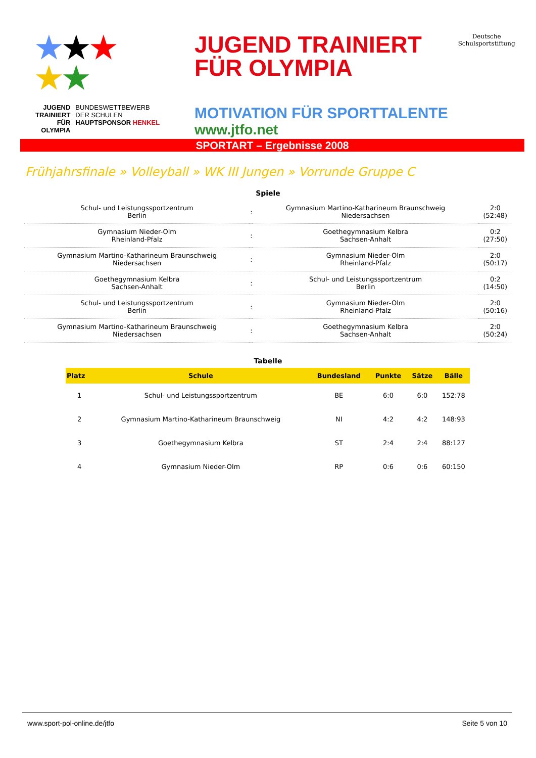★★★
★★
JUGEND
TRAINIERT
FÜR
OLYMPIA
BUNDESWETTBEWERB
DER SCHULEN
HAUPTSPONSOR HENKEL
JUGEND TRAINIERT
FÜR OLYMPIA
MOTIVATION FÜR SPORTTALENTE
www.jtfo.net
Deutsche
Schulsportstiftung
SPORTART – Ergebnisse 2008
Frühjahrsfinale » Volleyball » WK III Jungen » Vorrunde Gruppe C
Spiele
| Schul- und Leistungssportzentrum Berlin | : | Gymnasium Martino-Katharineum Braunschweig Niedersachsen | 2:0 (52:48) |
| Gymnasium Nieder-Olm Rheinland-Pfalz | : | Goethegymnasium Kelbra Sachsen-Anhalt | 0:2 (27:50) |
| Gymnasium Martino-Katharineum Braunschweig Niedersachsen | : | Gymnasium Nieder-Olm Rheinland-Pfalz | 2:0 (50:17) |
| Goethegymnasium Kelbra Sachsen-Anhalt | : | Schul- und Leistungssportzentrum Berlin | 0:2 (14:50) |
| Schul- und Leistungssportzentrum Berlin | : | Gymnasium Nieder-Olm Rheinland-Pfalz | 2:0 (50:16) |
| Gymnasium Martino-Katharineum Braunschweig Niedersachsen | : | Goethegymnasium Kelbra Sachsen-Anhalt | 2:0 (50:24) |
Tabelle
| Platz | Schule | Bundesland | Punkte | Sätze | Bälle |
| --- | --- | --- | --- | --- | --- |
| 1 | Schul- und Leistungssportzentrum | BE | 6:0 | 6:0 | 152:78 |
| 2 | Gymnasium Martino-Katharineum Braunschweig | NI | 4:2 | 4:2 | 148:93 |
| 3 | Goethegymnasium Kelbra | ST | 2:4 | 2:4 | 88:127 |
| 4 | Gymnasium Nieder-Olm | RP | 0:6 | 0:6 | 60:150 |
www.sport-pol-online.de/jtfo Seite 5 von 10